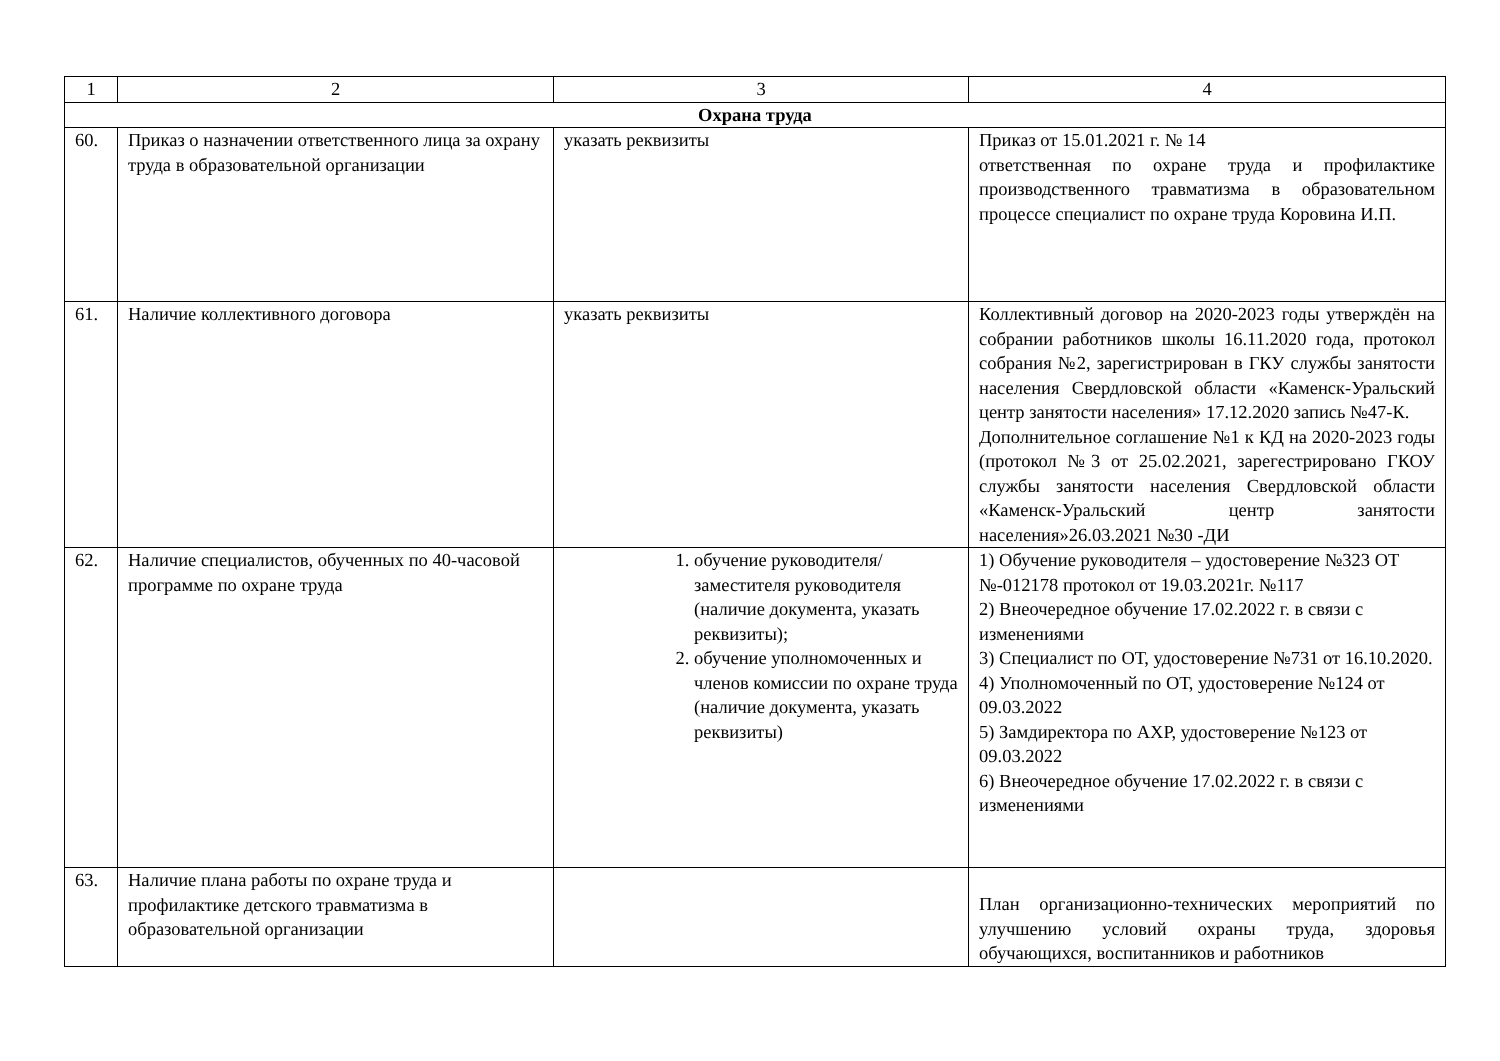| 1 | 2 | 3 | 4 |
| Охрана труда | | | |
| 60. | Приказ о назначении ответственного лица за охрану труда в образовательной организации | указать реквизиты | Приказ от 15.01.2021 г. № 14 ответственная по охране труда и профилактике производственного травматизма в образовательном процессе специалист по охране труда Коровина И.П. |
| 61. | Наличие коллективного договора | указать реквизиты | Коллективный договор на 2020-2023 годы утверждён на собрании работников школы 16.11.2020 года, протокол собрания №2, зарегистрирован в ГКУ службы занятости населения Свердловской области «Каменск-Уральский центр занятости населения» 17.12.2020 запись №47-К. Дополнительное соглашение №1 к КД на 2020-2023 годы (протокол №3 от 25.02.2021, зарегестрировано ГКОУ службы занятости населения Свердловской области «Каменск-Уральский центр занятости населения»26.03.2021 №30 -ДИ |
| 62. | Наличие специалистов, обученных по 40-часовой программе по охране труда | 1. обучение руководителя/заместителя руководителя (наличие документа, указать реквизиты); 2. обучение уполномоченных и членов комиссии по охране труда (наличие документа, указать реквизиты) | 1) Обучение руководителя – удостоверение №323 ОТ №-012178 протокол от 19.03.2021г. №117 2) Внеочередное обучение 17.02.2022 г. в связи с изменениями 3) Специалист по ОТ, удостоверение №731 от 16.10.2020. 4) Уполномоченный по ОТ, удостоверение №124 от 09.03.2022 5) Замдиректора по АХР, удостоверение №123 от 09.03.2022 6) Внеочередное обучение 17.02.2022 г. в связи с изменениями |
| 63. | Наличие плана работы по охране труда и профилактике детского травматизма в образовательной организации | | План организационно-технических мероприятий по улучшению условий охраны труда, здоровья обучающихся, воспитанников и работников |